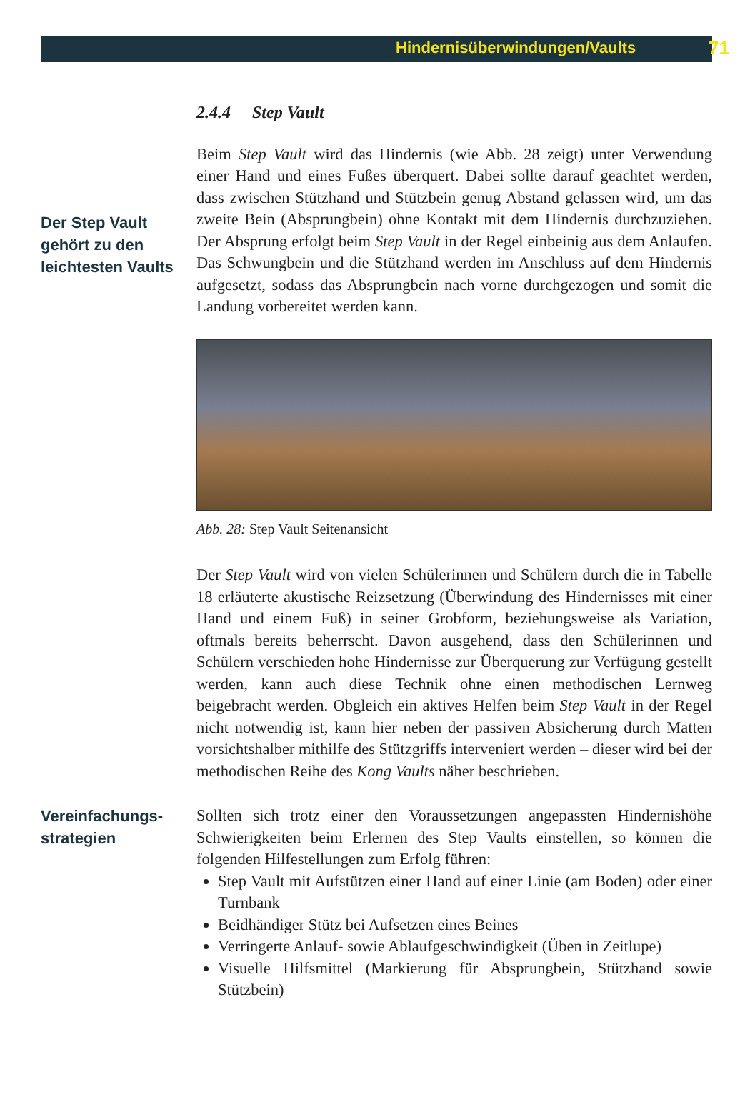Hindernisüberwindungen/Vaults 71
2.4.4 Step Vault
Der Step Vault gehört zu den leichtesten Vaults
Beim Step Vault wird das Hindernis (wie Abb. 28 zeigt) unter Verwendung einer Hand und eines Fußes überquert. Dabei sollte darauf geachtet werden, dass zwischen Stützhand und Stützbein genug Abstand gelassen wird, um das zweite Bein (Absprungbein) ohne Kontakt mit dem Hindernis durchzuziehen. Der Absprung erfolgt beim Step Vault in der Regel einbeinig aus dem Anlaufen. Das Schwungbein und die Stützhand werden im Anschluss auf dem Hindernis aufgesetzt, sodass das Absprungbein nach vorne durchgezogen und somit die Landung vorbereitet werden kann.
Abb. 28: Step Vault Seitenansicht
Der Step Vault wird von vielen Schülerinnen und Schülern durch die in Tabelle 18 erläuterte akustische Reizsetzung (Überwindung des Hindernisses mit einer Hand und einem Fuß) in seiner Grobform, beziehungsweise als Variation, oftmals bereits beherrscht. Davon ausgehend, dass den Schülerinnen und Schülern verschieden hohe Hindernisse zur Überquerung zur Verfügung gestellt werden, kann auch diese Technik ohne einen methodischen Lernweg beigebracht werden. Obgleich ein aktives Helfen beim Step Vault in der Regel nicht notwendig ist, kann hier neben der passiven Absicherung durch Matten vorsichtshalber mithilfe des Stützgriffs interveniert werden – dieser wird bei der methodischen Reihe des Kong Vaults näher beschrieben.
Vereinfachungs-strategien
Sollten sich trotz einer den Voraussetzungen angepassten Hindernishöhe Schwierigkeiten beim Erlernen des Step Vaults einstellen, so können die folgenden Hilfestellungen zum Erfolg führen:
Step Vault mit Aufstützen einer Hand auf einer Linie (am Boden) oder einer Turnbank
Beidhändiger Stütz bei Aufsetzen eines Beines
Verringerte Anlauf- sowie Ablaufgeschwindigkeit (Üben in Zeitlupe)
Visuelle Hilfsmittel (Markierung für Absprungbein, Stützhand sowie Stützbein)